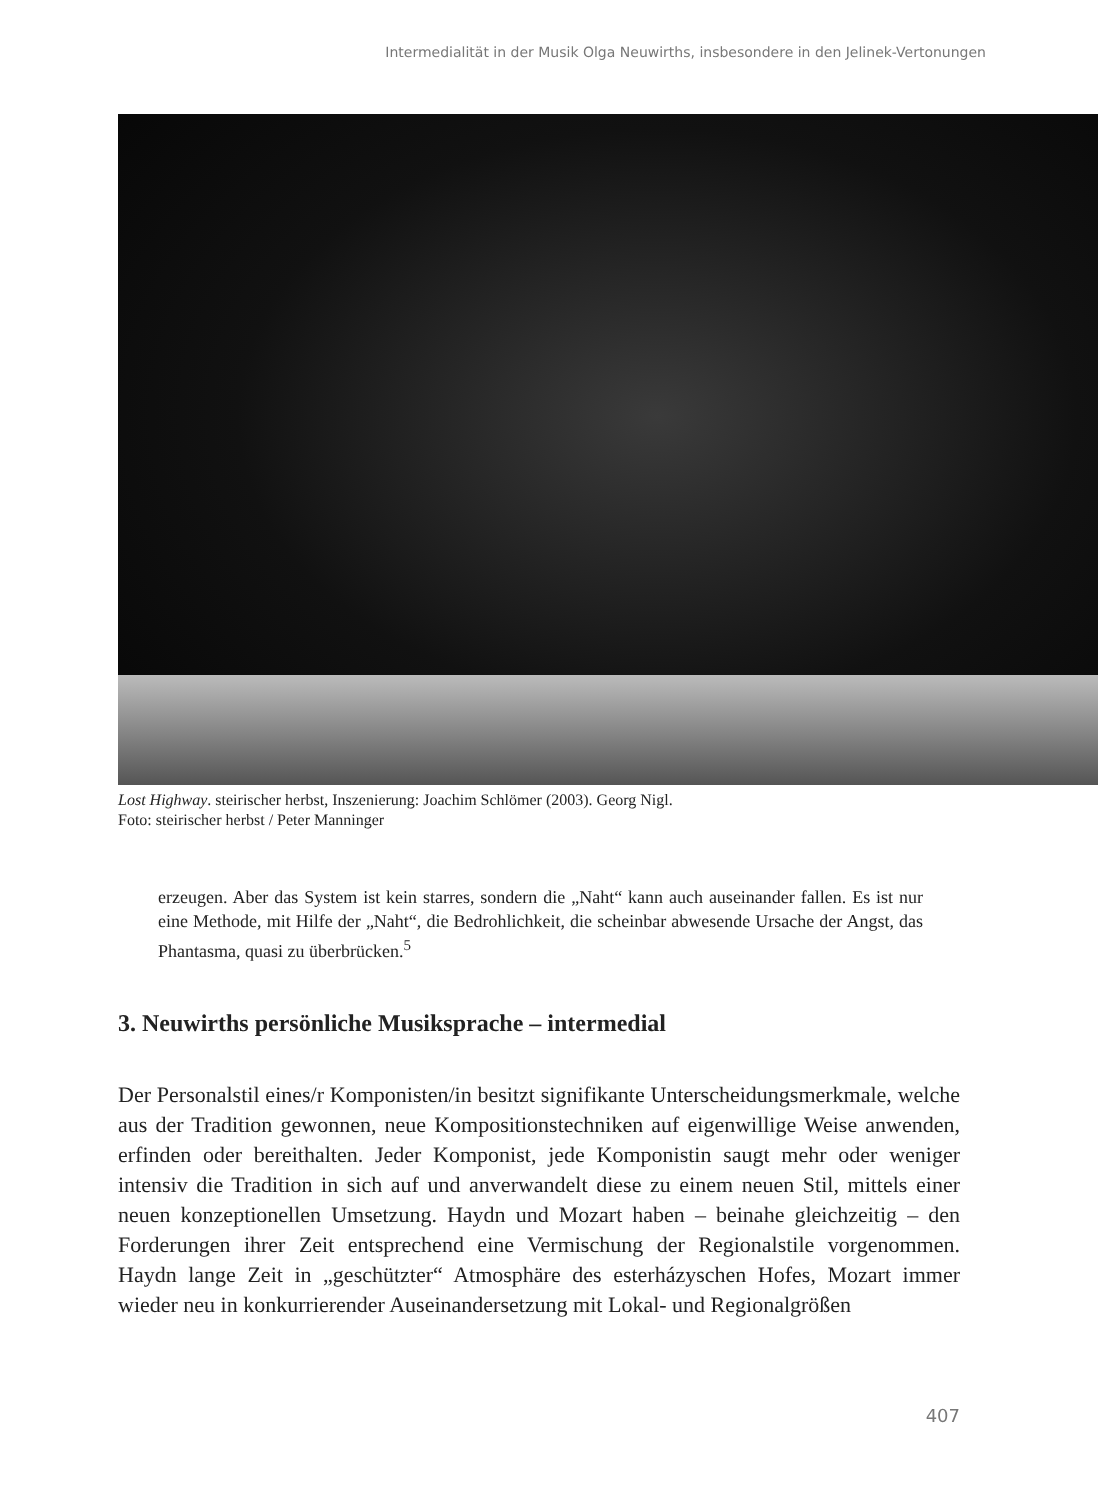Intermedialität in der Musik Olga Neuwirths, insbesondere in den Jelinek-Vertonungen
Lost Highway. steirischer herbst, Inszenierung: Joachim Schlömer (2003). Georg Nigl.
Foto: steirischer herbst / Peter Manninger
erzeugen. Aber das System ist kein starres, sondern die „Naht“ kann auch auseinander fallen. Es ist nur eine Methode, mit Hilfe der „Naht“, die Bedrohlichkeit, die scheinbar abwesende Ursache der Angst, das Phantasma, quasi zu überbrücken.<sup>5</sup>
3. Neuwirths persönliche Musiksprache – intermedial
Der Personalstil eines/r Komponisten/in besitzt signifikante Unterscheidungsmerkmale, welche aus der Tradition gewonnen, neue Kompositionstechniken auf eigenwillige Weise anwenden, erfinden oder bereithalten. Jeder Komponist, jede Komponistin saugt mehr oder weniger intensiv die Tradition in sich auf und anverwandelt diese zu einem neuen Stil, mittels einer neuen konzeptionellen Umsetzung. Haydn und Mozart haben – beinahe gleichzeitig – den Forderungen ihrer Zeit entsprechend eine Vermischung der Regionalstile vorgenommen. Haydn lange Zeit in „geschützter“ Atmosphäre des esterházyschen Hofes, Mozart immer wieder neu in konkurrierender Auseinandersetzung mit Lokal- und Regionalgrößen
407